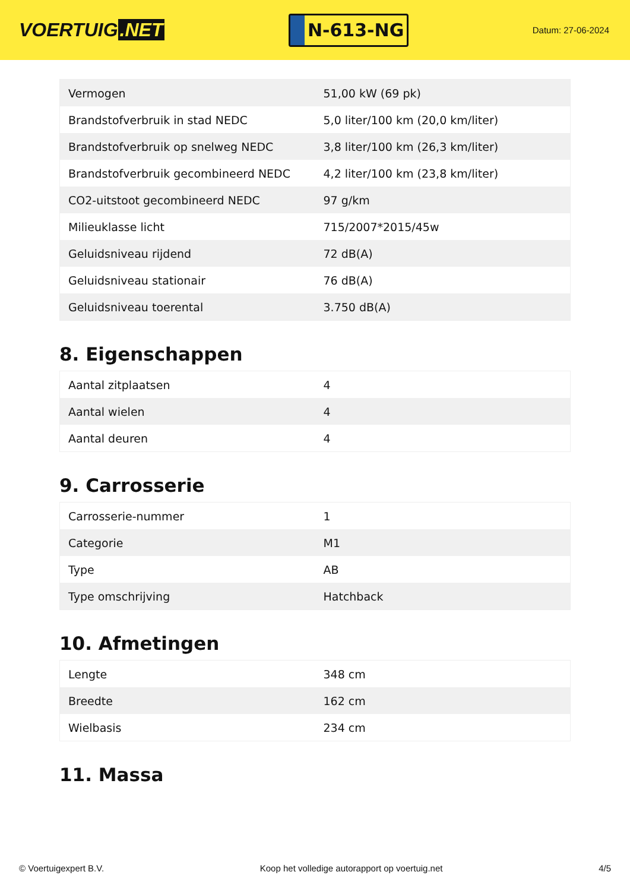VOERTUIG.NET
N-613-NG
Datum: 27-06-2024
| Vermogen | 51,00 kW (69 pk) |
| Brandstofverbruik in stad NEDC | 5,0 liter/100 km (20,0 km/liter) |
| Brandstofverbruik op snelweg NEDC | 3,8 liter/100 km (26,3 km/liter) |
| Brandstofverbruik gecombineerd NEDC | 4,2 liter/100 km (23,8 km/liter) |
| CO2-uitstoot gecombineerd NEDC | 97 g/km |
| Milieuklasse licht | 715/2007*2015/45w |
| Geluidsniveau rijdend | 72 dB(A) |
| Geluidsniveau stationair | 76 dB(A) |
| Geluidsniveau toerental | 3.750 dB(A) |
8. Eigenschappen
| Aantal zitplaatsen | 4 |
| Aantal wielen | 4 |
| Aantal deuren | 4 |
9. Carrosserie
| Carrosserie-nummer | 1 |
| Categorie | M1 |
| Type | AB |
| Type omschrijving | Hatchback |
10. Afmetingen
| Lengte | 348 cm |
| Breedte | 162 cm |
| Wielbasis | 234 cm |
11. Massa
© Voertuigexpert B.V. Koop het volledige autorapport op voertuig.net 4/5